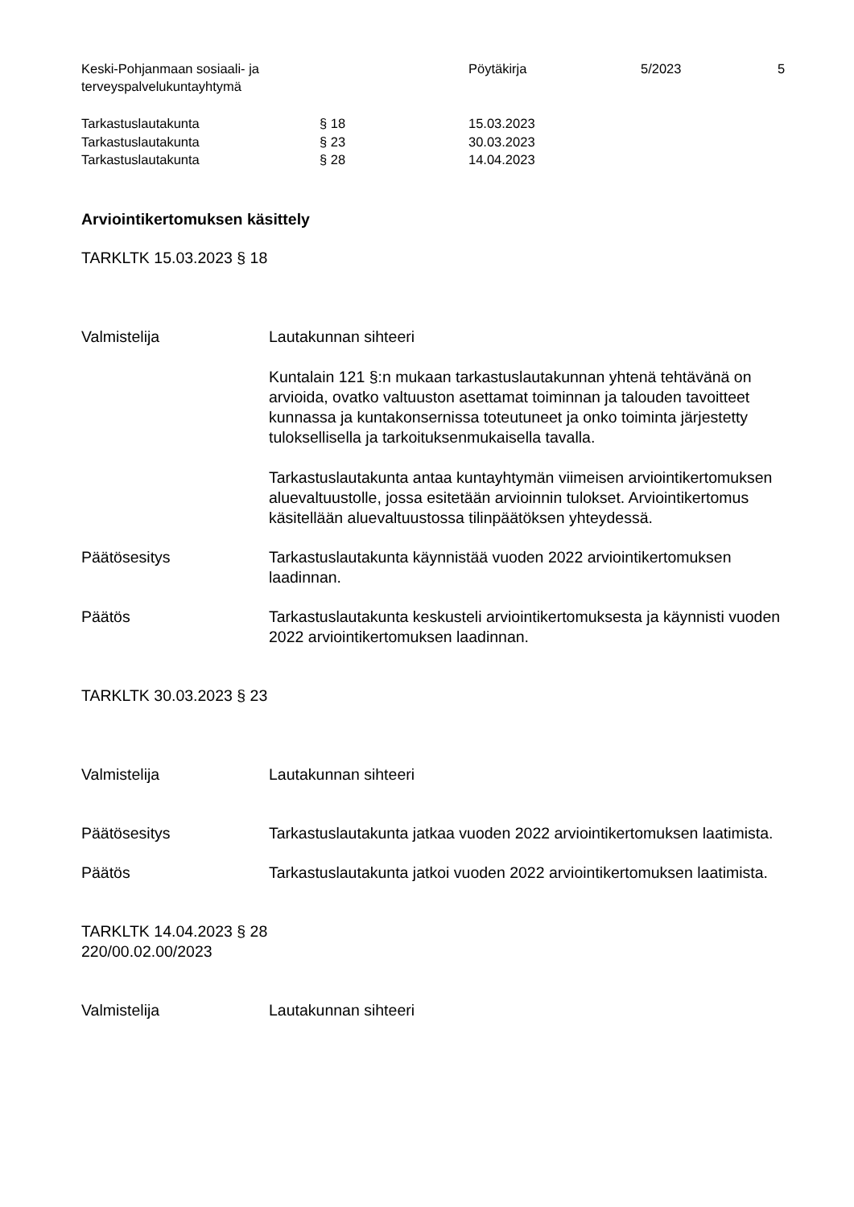Keski-Pohjanmaan sosiaali- ja
terveyspalvelukuntayhtymä
Pöytäkirja 5/2023 5
| Tarkastuslautakunta | § 18 | 15.03.2023 |
| Tarkastuslautakunta | § 23 | 30.03.2023 |
| Tarkastuslautakunta | § 28 | 14.04.2023 |
Arviointikertomuksen käsittely
TARKLTK 15.03.2023 § 18
Valmistelija Lautakunnan sihteeri
Kuntalain 121 §:n mukaan tarkastuslautakunnan yhtenä tehtävänä on arvioida, ovatko valtuuston asettamat toiminnan ja talouden tavoitteet kunnassa ja kuntakonsernissa toteutuneet ja onko toiminta järjestetty tuloksellisella ja tarkoituksenmukaisella tavalla.
Tarkastuslautakunta antaa kuntayhtymän viimeisen arviointikertomuksen aluevaltuustolle, jossa esitetään arvioinnin tulokset. Arviointikertomus käsitellään aluevaltuustossa tilinpäätöksen yhteydessä.
Päätösesitys Tarkastuslautakunta käynnistää vuoden 2022 arviointikertomuksen laadinnan.
Päätös Tarkastuslautakunta keskusteli arviointikertomuksesta ja käynnisti vuoden 2022 arviointikertomuksen laadinnan.
TARKLTK 30.03.2023 § 23
Valmistelija Lautakunnan sihteeri
Päätösesitys Tarkastuslautakunta jatkaa vuoden 2022 arviointikertomuksen laatimista.
Päätös Tarkastuslautakunta jatkoi vuoden 2022 arviointikertomuksen laatimista.
TARKLTK 14.04.2023 § 28
220/00.02.00/2023
Valmistelija Lautakunnan sihteeri